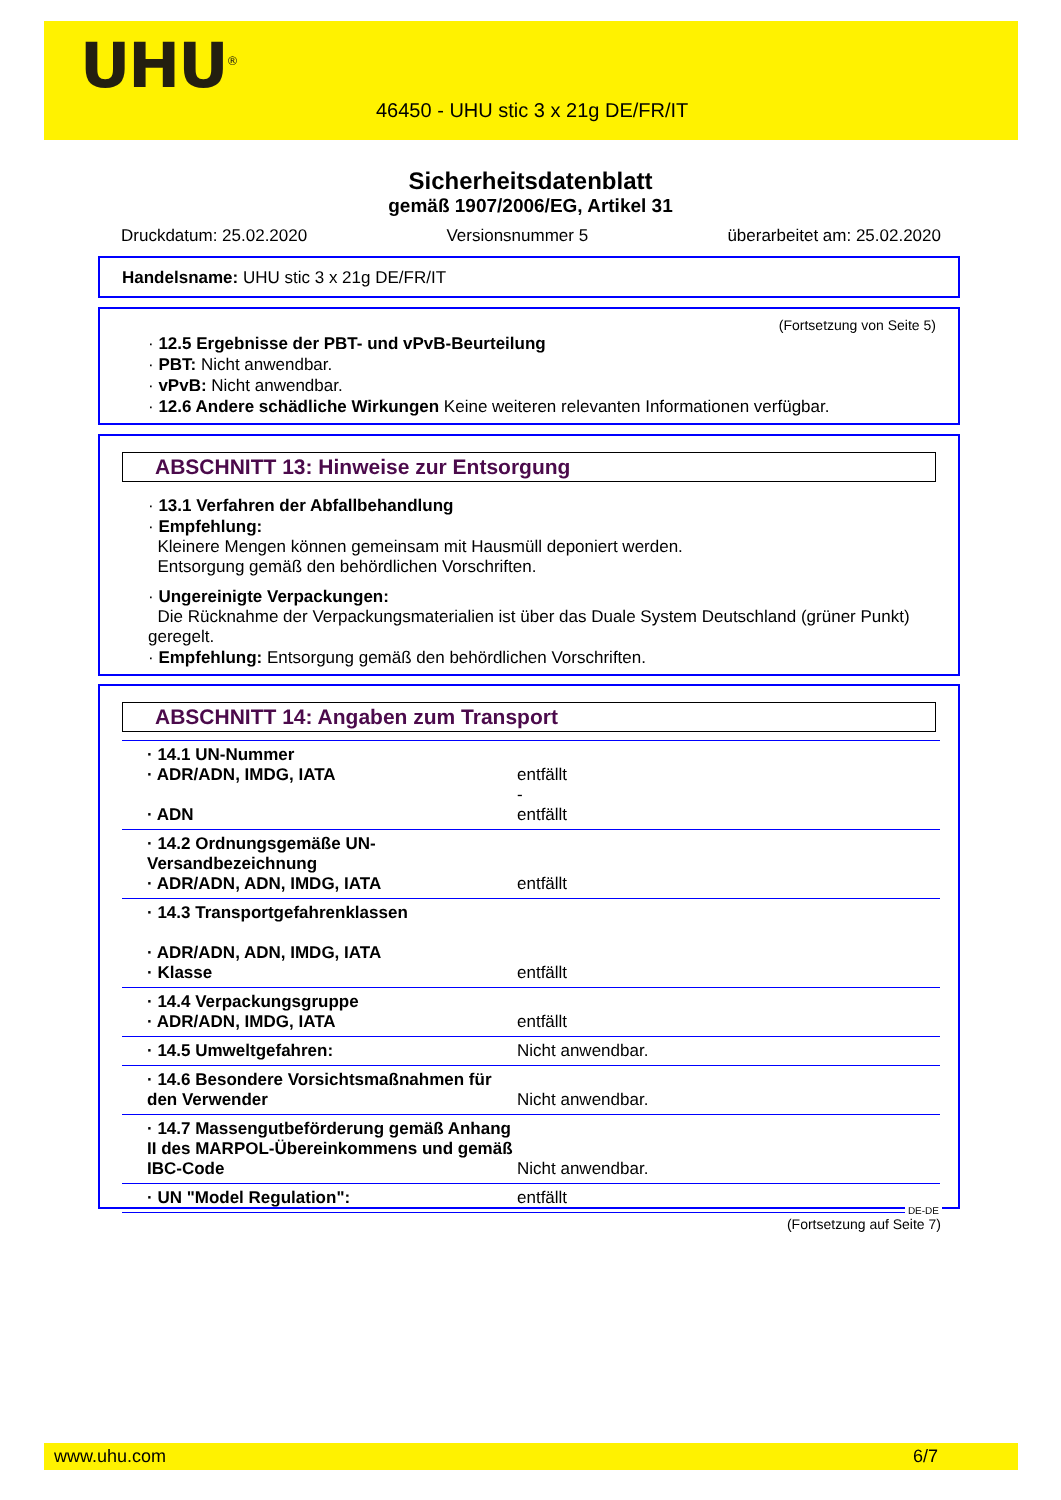UHU<sup>®</sup>
46450 - UHU stic 3 x 21g DE/FR/IT
Sicherheitsdatenblatt
gemäß 1907/2006/EG, Artikel 31
Druckdatum: 25.02.2020 Versionsnummer 5 überarbeitet am: 25.02.2020
Handelsname: UHU stic 3 x 21g DE/FR/IT
(Fortsetzung von Seite 5)
· 12.5 Ergebnisse der PBT- und vPvB-Beurteilung
· PBT: Nicht anwendbar.
· vPvB: Nicht anwendbar.
· 12.6 Andere schädliche Wirkungen Keine weiteren relevanten Informationen verfügbar.
ABSCHNITT 13: Hinweise zur Entsorgung
· 13.1 Verfahren der Abfallbehandlung
· Empfehlung:
Kleinere Mengen können gemeinsam mit Hausmüll deponiert werden.
Entsorgung gemäß den behördlichen Vorschriften.
· Ungereinigte Verpackungen:
Die Rücknahme der Verpackungsmaterialien ist über das Duale System Deutschland (grüner Punkt) geregelt.
· Empfehlung: Entsorgung gemäß den behördlichen Vorschriften.
ABSCHNITT 14: Angaben zum Transport
| · 14.1 UN-Nummer · ADR/ADN, IMDG, IATA · ADN | entfällt - entfällt |
| · 14.2 Ordnungsgemäße UN-Versandbezeichnung · ADR/ADN, ADN, IMDG, IATA | entfällt |
| · 14.3 Transportgefahrenklassen · ADR/ADN, ADN, IMDG, IATA · Klasse | entfällt |
| · 14.4 Verpackungsgruppe · ADR/ADN, IMDG, IATA | entfällt |
| · 14.5 Umweltgefahren: | Nicht anwendbar. |
| · 14.6 Besondere Vorsichtsmaßnahmen für den Verwender | Nicht anwendbar. |
| · 14.7 Massengutbeförderung gemäß Anhang II des MARPOL-Übereinkommens und gemäß IBC-Code | Nicht anwendbar. |
| · UN "Model Regulation": | entfällt |
DE-DE
(Fortsetzung auf Seite 7)
www.uhu.com 6/7